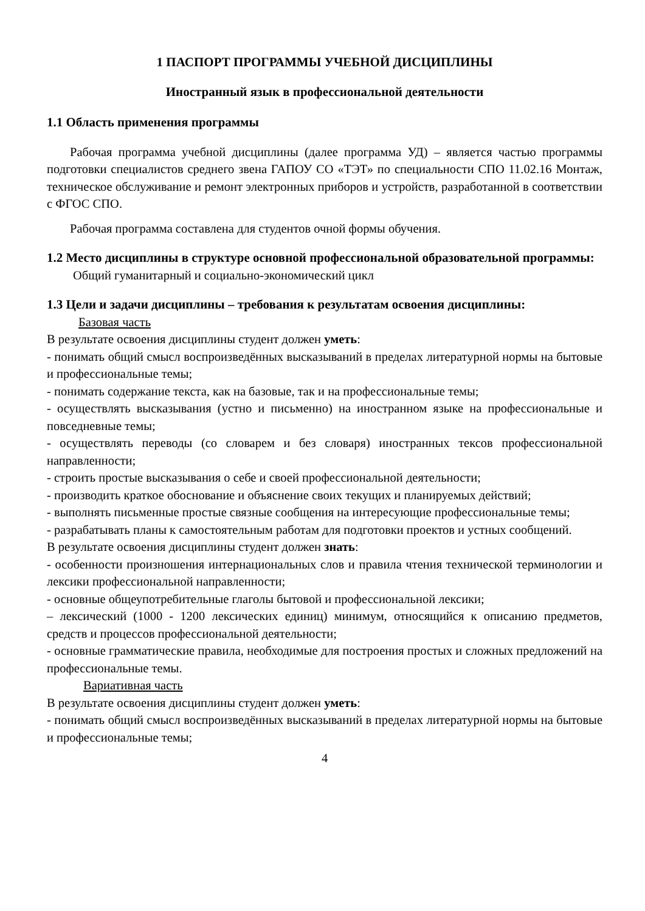1 ПАСПОРТ ПРОГРАММЫ УЧЕБНОЙ ДИСЦИПЛИНЫ
Иностранный язык в профессиональной деятельности
1.1 Область применения программы
Рабочая программа учебной дисциплины (далее программа УД) – является частью программы подготовки специалистов среднего звена ГАПОУ СО «ТЭТ» по специальности СПО 11.02.16 Монтаж, техническое обслуживание и ремонт электронных приборов и устройств, разработанной в соответствии с ФГОС СПО.
Рабочая программа составлена для студентов очной формы обучения.
1.2 Место дисциплины в структуре основной профессиональной образовательной программы:
Общий гуманитарный и социально-экономический цикл
1.3 Цели и задачи дисциплины – требования к результатам освоения дисциплины:
Базовая часть
В результате освоения дисциплины студент должен уметь:
- понимать общий смысл воспроизведённых высказываний в пределах литературной нормы на бытовые и профессиональные темы;
- понимать содержание текста, как на базовые, так и на профессиональные темы;
- осуществлять высказывания (устно и письменно) на иностранном языке на профессиональные и повседневные темы;
- осуществлять переводы (со словарем и без словаря) иностранных тексов профессиональной направленности;
- строить простые высказывания о себе и своей профессиональной деятельности;
- производить краткое обоснование и объяснение своих текущих и планируемых действий;
- выполнять письменные простые связные сообщения на интересующие профессиональные темы;
- разрабатывать планы к самостоятельным работам для подготовки проектов и устных сообщений.
В результате освоения дисциплины студент должен знать:
- особенности произношения интернациональных слов и правила чтения технической терминологии и лексики профессиональной направленности;
- основные общеупотребительные глаголы бытовой и профессиональной лексики;
– лексический (1000 - 1200 лексических единиц) минимум, относящийся к описанию предметов, средств и процессов профессиональной деятельности;
- основные грамматические правила, необходимые для построения простых и сложных предложений на профессиональные темы.
Вариативная часть
В результате освоения дисциплины студент должен уметь:
- понимать общий смысл воспроизведённых высказываний в пределах литературной нормы на бытовые и профессиональные темы;
4